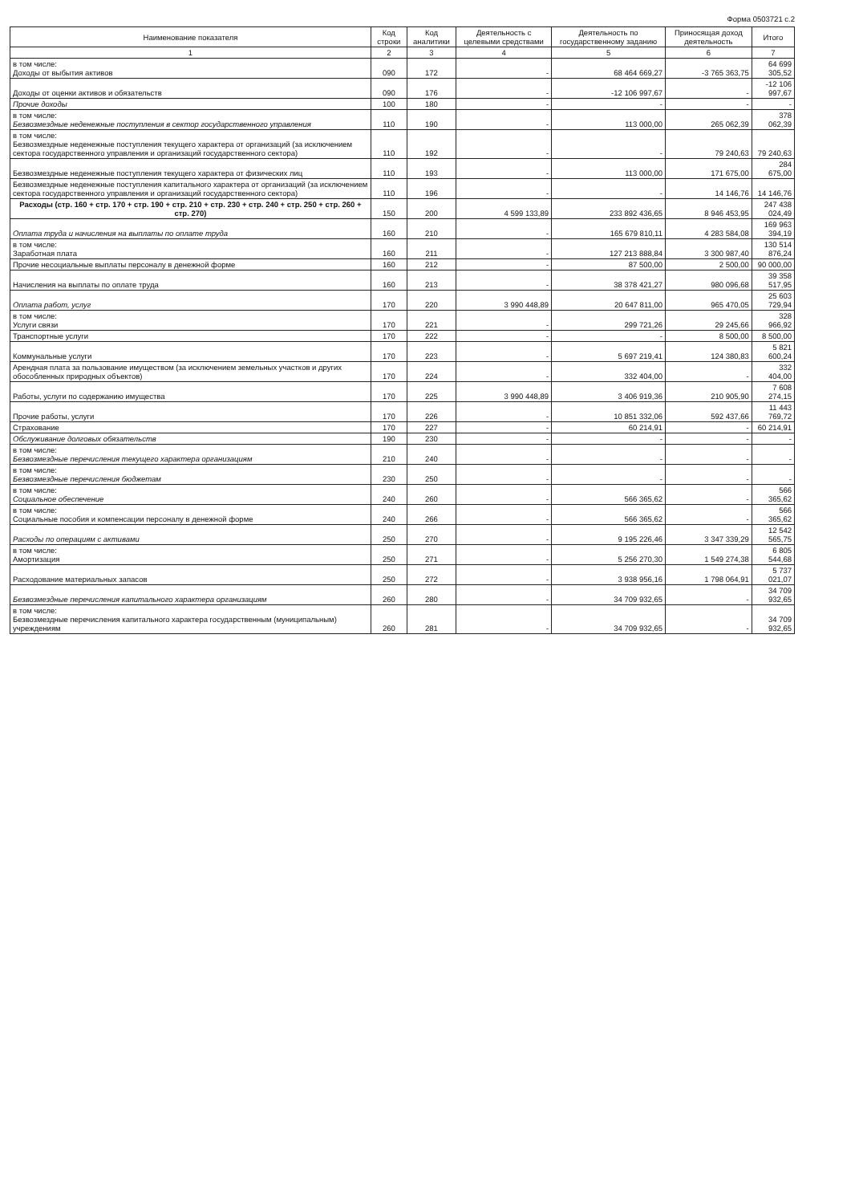Форма 0503721 с.2
| Наименование показателя | Код строки | Код аналитики | Деятельность с целевыми средствами | Деятельность по государственному заданию | Приносящая доход деятельность | Итого |
| --- | --- | --- | --- | --- | --- | --- |
| 1 | 2 | 3 | 4 | 5 | 6 | 7 |
| в том числе: Доходы от выбытия активов | 090 | 172 | - | 68 464 669,27 | -3 765 363,75 | 64 699 305,52 |
| Доходы от оценки активов и обязательств | 090 | 176 | - | -12 106 997,67 | - | -12 106 997,67 |
| Прочие доходы | 100 | 180 | - | - | - | - |
| в том числе: Безвозмездные неденежные поступления в сектор государственного управления | 110 | 190 | - | 113 000,00 | 265 062,39 | 378 062,39 |
| в том числе: Безвозмездные неденежные поступления текущего характера от организаций (за исключением сектора государственного управления и организаций государственного сектора) | 110 | 192 | - | - | 79 240,63 | 79 240,63 |
| Безвозмездные неденежные поступления текущего характера от физических лиц | 110 | 193 | - | 113 000,00 | 171 675,00 | 284 675,00 |
| Безвозмездные неденежные поступления капитального характера от организаций (за исключением сектора государственного управления и организаций государственного сектора) | 110 | 196 | - | - | 14 146,76 | 14 146,76 |
| Расходы (стр. 160 + стр. 170 + стр. 190 + стр. 210 + стр. 230 + стр. 240 + стр. 250 + стр. 260 + стр. 270) | 150 | 200 | 4 599 133,89 | 233 892 436,65 | 8 946 453,95 | 247 438 024,49 |
| Оплата труда и начисления на выплаты по оплате труда | 160 | 210 | - | 165 679 810,11 | 4 283 584,08 | 169 963 394,19 |
| в том числе: Заработная плата | 160 | 211 | - | 127 213 888,84 | 3 300 987,40 | 130 514 876,24 |
| Прочие несоциальные выплаты персоналу в денежной форме | 160 | 212 | - | 87 500,00 | 2 500,00 | 90 000,00 |
| Начисления на выплаты по оплате труда | 160 | 213 | - | 38 378 421,27 | 980 096,68 | 39 358 517,95 |
| Оплата работ, услуг | 170 | 220 | 3 990 448,89 | 20 647 811,00 | 965 470,05 | 25 603 729,94 |
| в том числе: Услуги связи | 170 | 221 | - | 299 721,26 | 29 245,66 | 328 966,92 |
| Транспортные услуги | 170 | 222 | - | - | 8 500,00 | 8 500,00 |
| Коммунальные услуги | 170 | 223 | - | 5 697 219,41 | 124 380,83 | 5 821 600,24 |
| Арендная плата за пользование имуществом (за исключением земельных участков и других обособленных природных объектов) | 170 | 224 | - | 332 404,00 | - | 332 404,00 |
| Работы, услуги по содержанию имущества | 170 | 225 | 3 990 448,89 | 3 406 919,36 | 210 905,90 | 7 608 274,15 |
| Прочие работы, услуги | 170 | 226 | - | 10 851 332,06 | 592 437,66 | 11 443 769,72 |
| Страхование | 170 | 227 | - | 60 214,91 | - | 60 214,91 |
| Обслуживание долговых обязательств | 190 | 230 | - | - | - | - |
| в том числе: Безвозмездные перечисления текущего характера организациям | 210 | 240 | - | - | - | - |
| в том числе: Безвозмездные перечисления бюджетам | 230 | 250 | - | - | - | - |
| в том числе: Социальное обеспечение | 240 | 260 | - | 566 365,62 | - | 566 365,62 |
| в том числе: Социальные пособия и компенсации персоналу в денежной форме | 240 | 266 | - | 566 365,62 | - | 566 365,62 |
| Расходы по операциям с активами | 250 | 270 | - | 9 195 226,46 | 3 347 339,29 | 12 542 565,75 |
| в том числе: Амортизация | 250 | 271 | - | 5 256 270,30 | 1 549 274,38 | 6 805 544,68 |
| Расходование материальных запасов | 250 | 272 | - | 3 938 956,16 | 1 798 064,91 | 5 737 021,07 |
| Безвозмездные перечисления капитального характера организациям | 260 | 280 | - | 34 709 932,65 | - | 34 709 932,65 |
| в том числе: Безвозмездные перечисления капитального характера государственным (муниципальным) учреждениям | 260 | 281 | - | 34 709 932,65 | - | 34 709 932,65 |